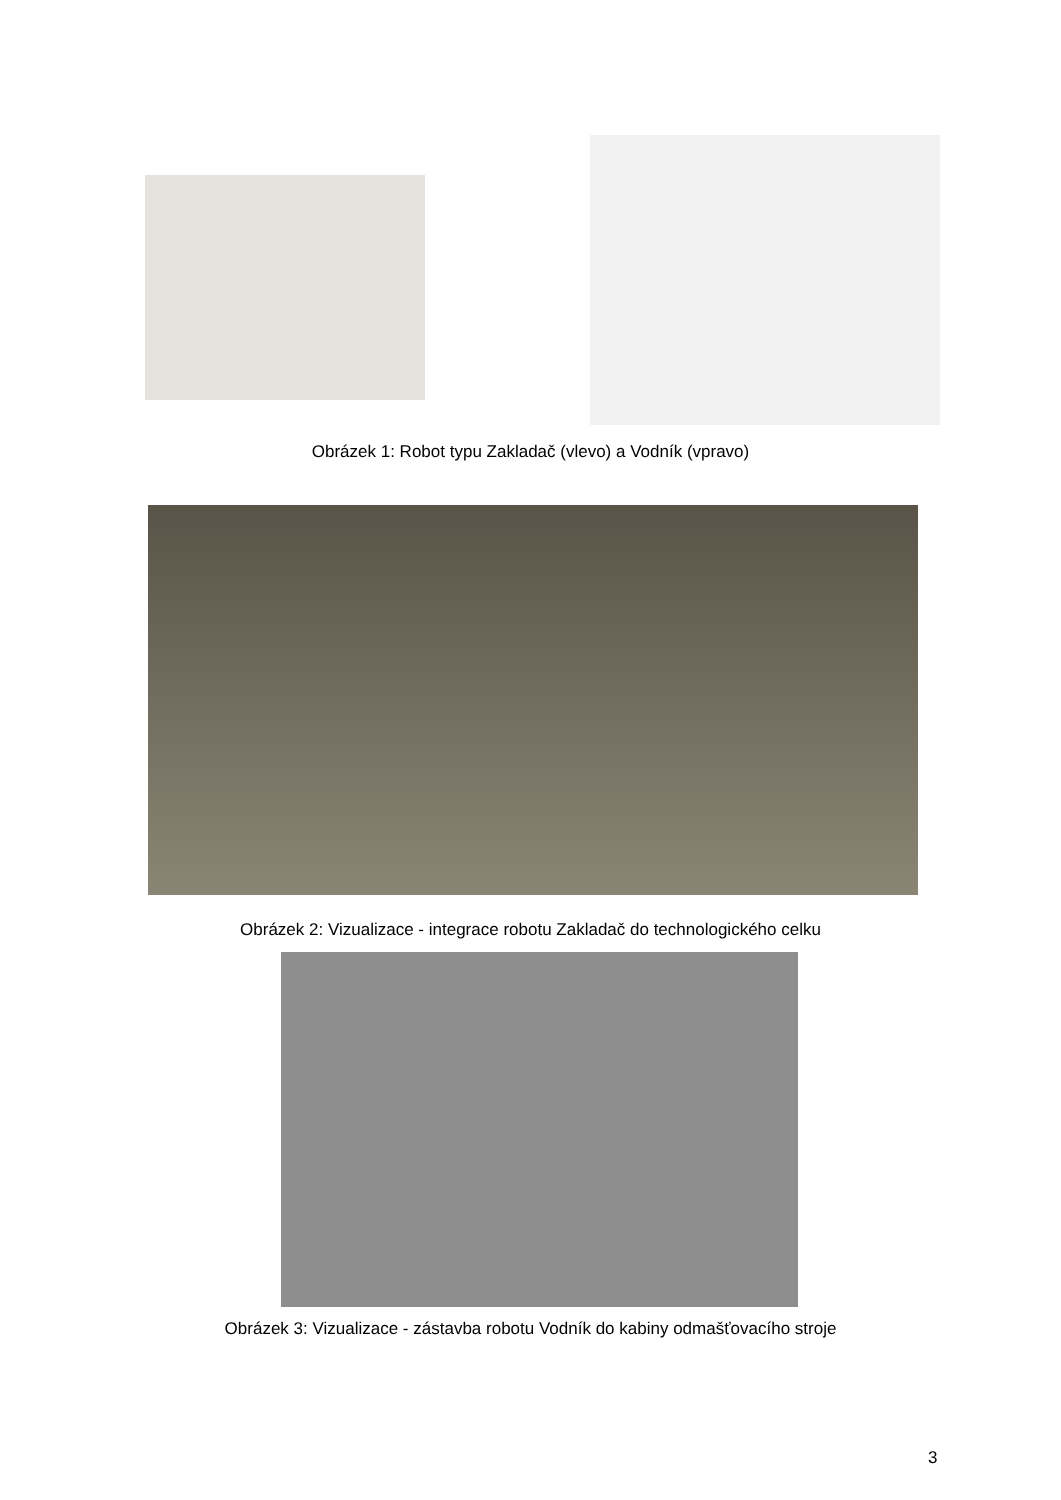Obrázek 1: Robot typu Zakladač (vlevo) a Vodník (vpravo)
Obrázek 2: Vizualizace - integrace robotu Zakladač do technologického celku
Obrázek 3: Vizualizace - zástavba robotu Vodník do kabiny odmašťovacího stroje
3